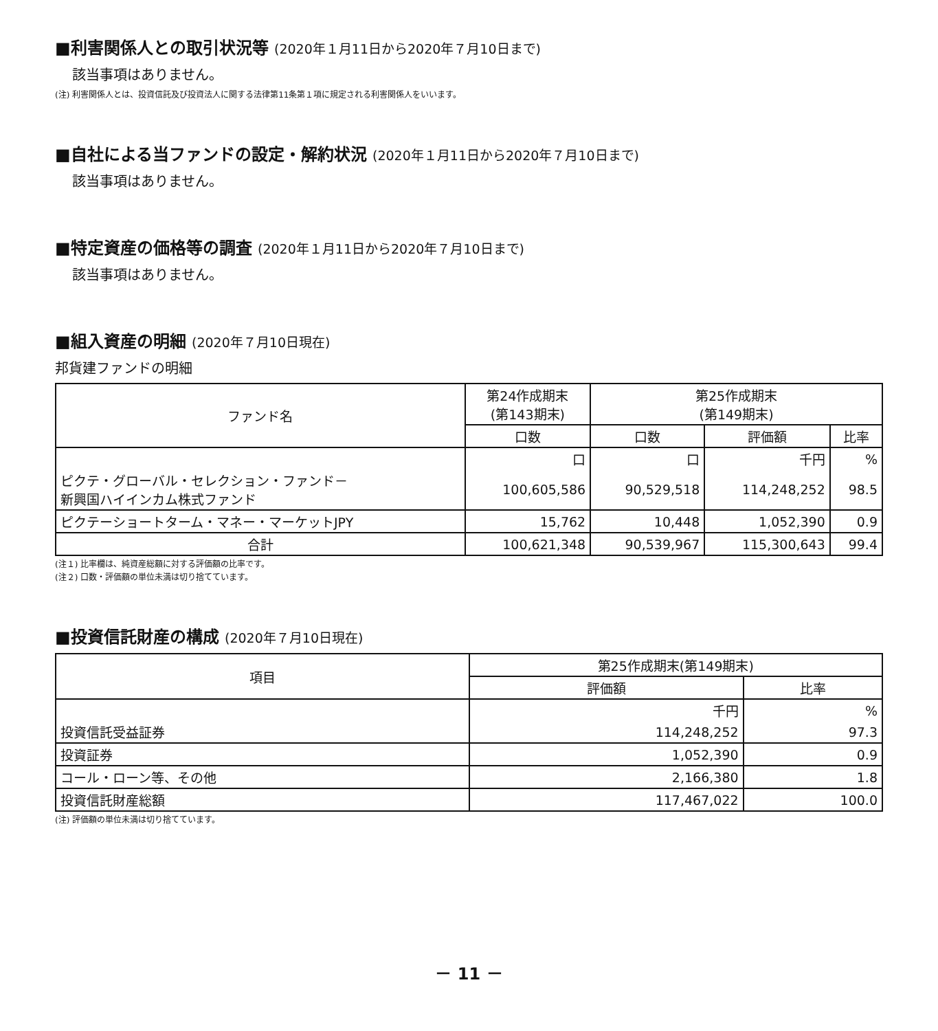■利害関係人との取引状況等 (2020年１月11日から2020年７月10日まで)
該当事項はありません。
(注) 利害関係人とは、投資信託及び投資法人に関する法律第11条第１項に規定される利害関係人をいいます。
■自社による当ファンドの設定・解約状況 (2020年１月11日から2020年７月10日まで)
該当事項はありません。
■特定資産の価格等の調査 (2020年１月11日から2020年７月10日まで)
該当事項はありません。
■組入資産の明細 (2020年７月10日現在)
邦貨建ファンドの明細
| ファンド名 | 第24作成期末 (第143期末) | 第25作成期末 (第149期末) | | |
| --- | --- | --- | --- | --- |
| | 口数 | 口数 | 評価額 | 比率 |
| | 口 | 口 | 千円 | % |
| ピクテ・グローバル・セレクション・ファンド－ 新興国ハイインカム株式ファンド | 100,605,586 | 90,529,518 | 114,248,252 | 98.5 |
| ピクテーショートターム・マネー・マーケットJPY | 15,762 | 10,448 | 1,052,390 | 0.9 |
| 合計 | 100,621,348 | 90,539,967 | 115,300,643 | 99.4 |
(注１) 比率欄は、純資産総額に対する評価額の比率です。
(注２) 口数・評価額の単位未満は切り捨てています。
■投資信託財産の構成 (2020年７月10日現在)
| 項目 | 第25作成期末(第149期末) | |
| --- | --- | --- |
| | 評価額 | 比率 |
| | 千円 | % |
| 投資信託受益証券 | 114,248,252 | 97.3 |
| 投資証券 | 1,052,390 | 0.9 |
| コール・ローン等、その他 | 2,166,380 | 1.8 |
| 投資信託財産総額 | 117,467,022 | 100.0 |
(注) 評価額の単位未満は切り捨てています。
－ 11 －